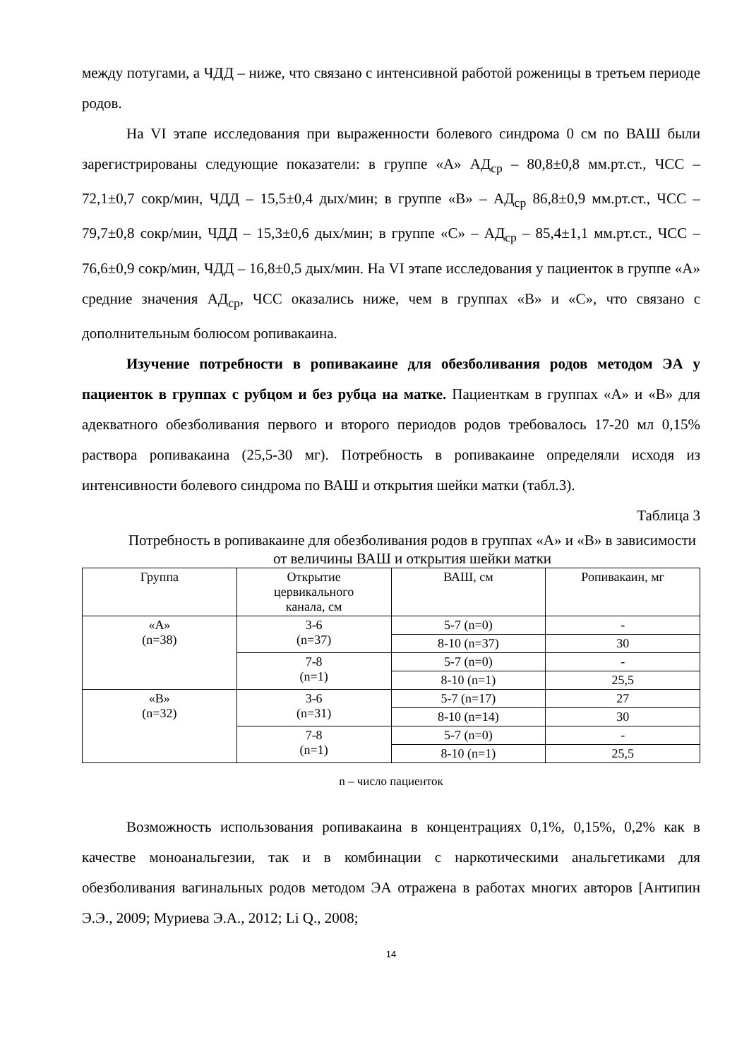между потугами, а ЧДД – ниже, что связано с интенсивной работой роженицы в третьем периоде родов.
На VI этапе исследования при выраженности болевого синдрома 0 см по ВАШ были зарегистрированы следующие показатели: в группе «А» АД<sub>ср</sub> – 80,8±0,8 мм.рт.ст., ЧСС – 72,1±0,7 сокр/мин, ЧДД – 15,5±0,4 дых/мин; в группе «В» – АД<sub>ср</sub> 86,8±0,9 мм.рт.ст., ЧСС – 79,7±0,8 сокр/мин, ЧДД – 15,3±0,6 дых/мин; в группе «С» – АД<sub>ср</sub> – 85,4±1,1 мм.рт.ст., ЧСС – 76,6±0,9 сокр/мин, ЧДД – 16,8±0,5 дых/мин. На VI этапе исследования у пациенток в группе «А» средние значения АД<sub>ср</sub>, ЧСС оказались ниже, чем в группах «В» и «С», что связано с дополнительным болюсом ропивакаина.
Изучение потребности в ропивакаине для обезболивания родов методом ЭА у пациенток в группах с рубцом и без рубца на матке. Пациенткам в группах «А» и «В» для адекватного обезболивания первого и второго периодов родов требовалось 17-20 мл 0,15% раствора ропивакаина (25,5-30 мг). Потребность в ропивакаине определяли исходя из интенсивности болевого синдрома по ВАШ и открытия шейки матки (табл.3).
Таблица 3
Потребность в ропивакаине для обезболивания родов в группах «А» и «В» в зависимости от величины ВАШ и открытия шейки матки
| Группа | Открытие цервикального канала, см | ВАШ, см | Ропивакаин, мг |
| --- | --- | --- | --- |
| «А» (n=38) | 3-6 (n=37) | 5-7 (n=0) | - |
| | | 8-10 (n=37) | 30 |
| | 7-8 (n=1) | 5-7 (n=0) | - |
| | | 8-10 (n=1) | 25,5 |
| «В» (n=32) | 3-6 (n=31) | 5-7 (n=17) | 27 |
| | | 8-10 (n=14) | 30 |
| | 7-8 (n=1) | 5-7 (n=0) | - |
| | | 8-10 (n=1) | 25,5 |
n – число пациенток
Возможность использования ропивакаина в концентрациях 0,1%, 0,15%, 0,2% как в качестве моноанальгезии, так и в комбинации с наркотическими анальгетиками для обезболивания вагинальных родов методом ЭА отражена в работах многих авторов [Антипин Э.Э., 2009; Муриева Э.А., 2012; Li Q., 2008;
14